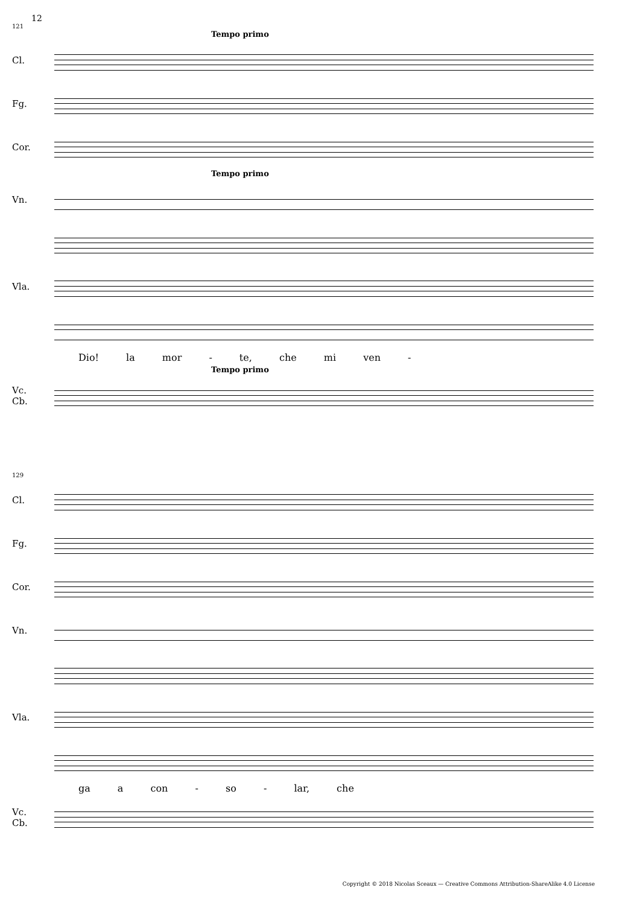12
121
Tempo primo
Cl.
Fg.
Cor.
Tempo primo
Vn.
Vla.
Dio! la mor - te, che mi ven -
Tempo primo
Vc.
Cb.
129
Cl.
Fg.
Cor.
Vn.
Vla.
ga a con - so - lar, che
Vc.
Cb.
Copyright © 2018 Nicolas Sceaux — Creative Commons Attribution-ShareAlike 4.0 License